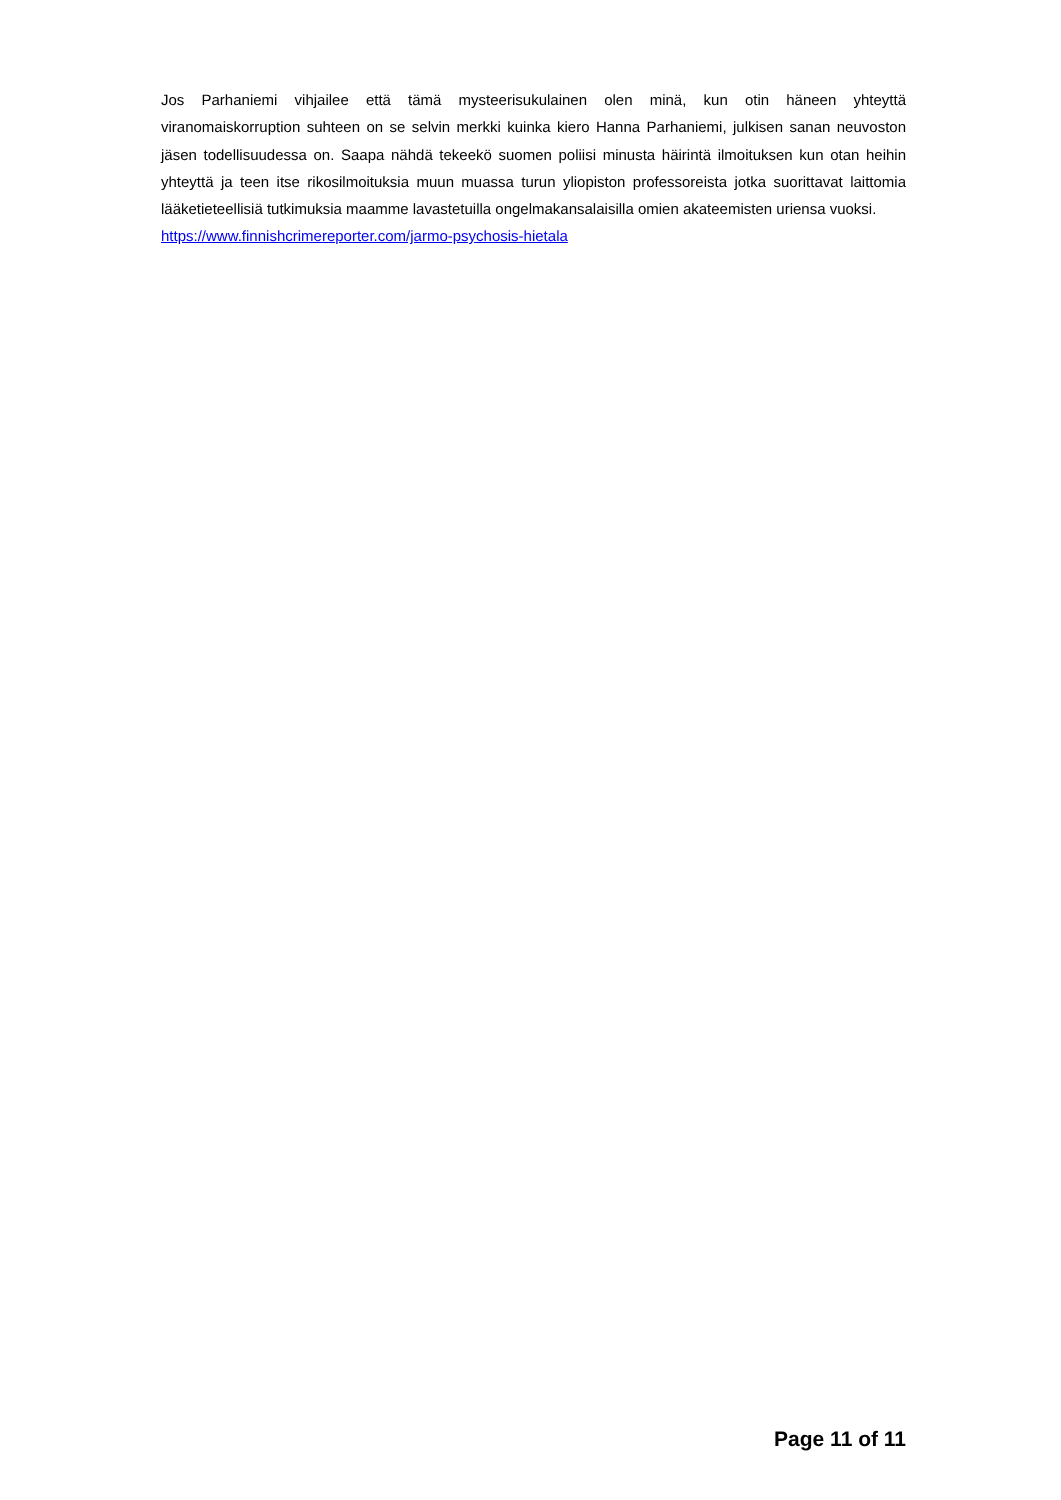Jos Parhaniemi vihjailee että tämä mysteerisukulainen olen minä, kun otin häneen yhteyttä viranomaiskorruption suhteen on se selvin merkki kuinka kiero Hanna Parhaniemi, julkisen sanan neuvoston jäsen todellisuudessa on. Saapa nähdä tekeekö suomen poliisi minusta häirintä ilmoituksen kun otan heihin yhteyttä ja teen itse rikosilmoituksia muun muassa turun yliopiston professoreista jotka suorittavat laittomia lääketieteellisiä tutkimuksia maamme lavastetuilla ongelmakansalaisilla omien akateemisten uriensa vuoksi.
https://www.finnishcrimereporter.com/jarmo-psychosis-hietala
Page 11 of 11